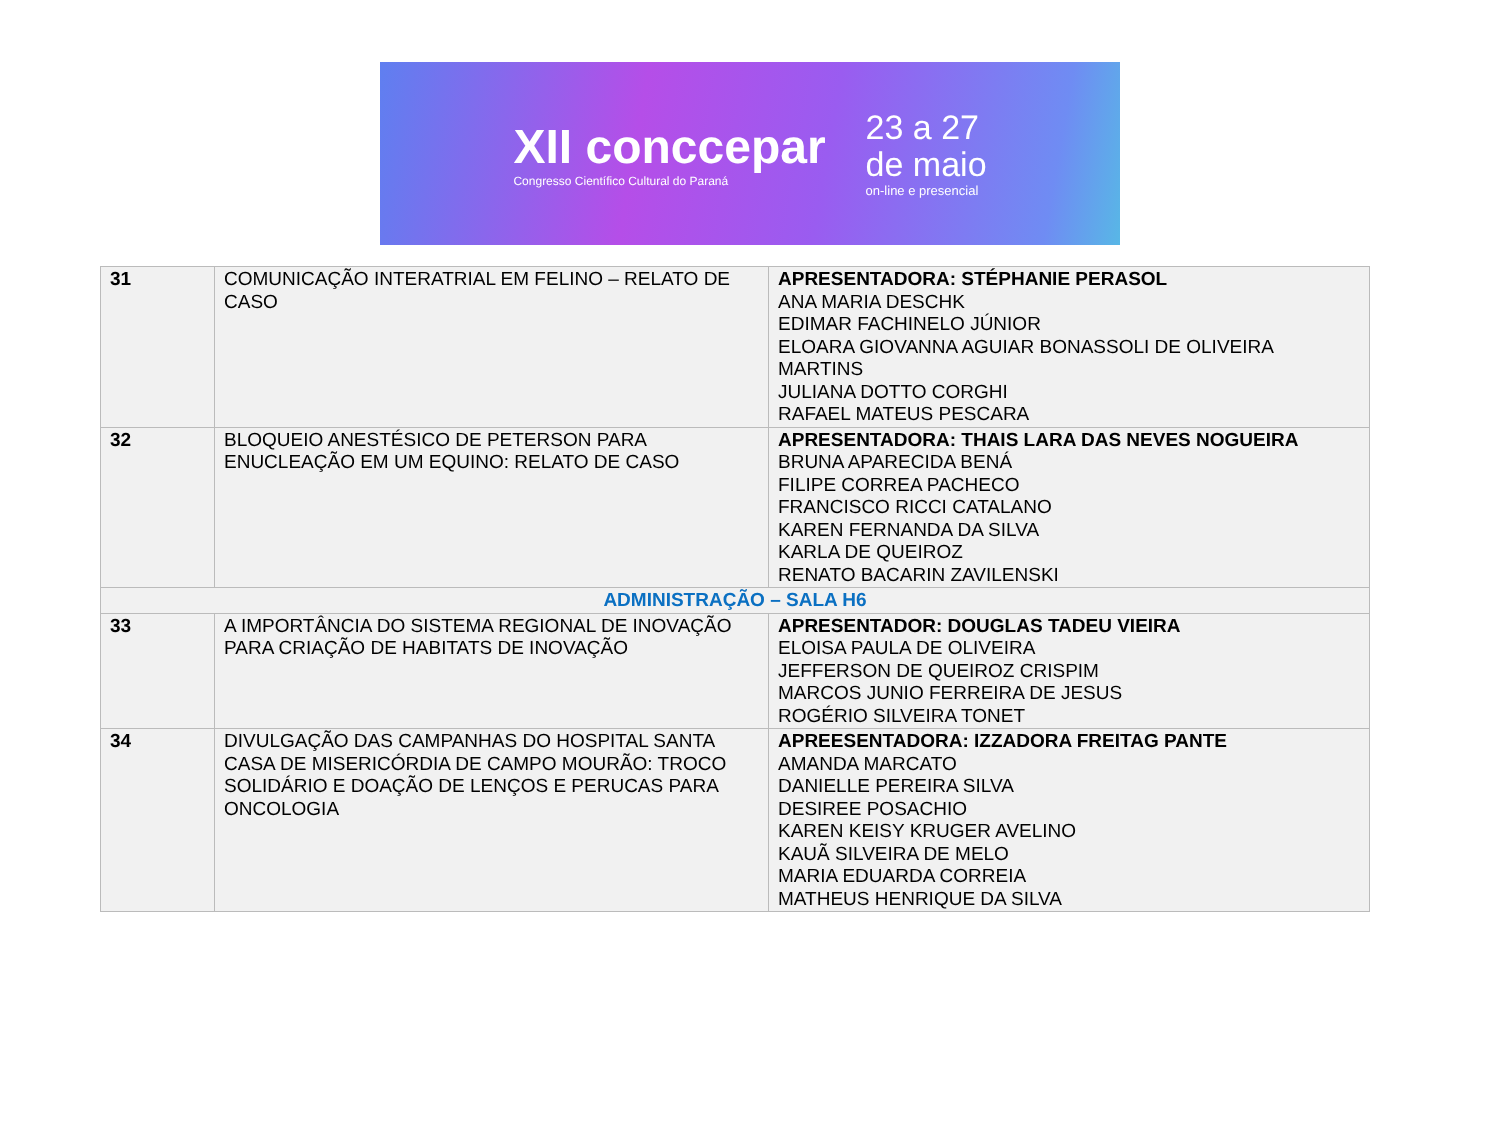XII conccepar
Congresso Científico Cultural do Paraná
23 a 27
de maio
on-line e presencial
| 31 | COMUNICAÇÃO INTERATRIAL EM FELINO – RELATO DE CASO | APRESENTADORA: STÉPHANIE PERASOL ANA MARIA DESCHK EDIMAR FACHINELO JÚNIOR ELOARA GIOVANNA AGUIAR BONASSOLI DE OLIVEIRA MARTINS JULIANA DOTTO CORGHI RAFAEL MATEUS PESCARA |
| 32 | BLOQUEIO ANESTÉSICO DE PETERSON PARA ENUCLEAÇÃO EM UM EQUINO: RELATO DE CASO | APRESENTADORA: THAIS LARA DAS NEVES NOGUEIRA BRUNA APARECIDA BENÁ FILIPE CORREA PACHECO FRANCISCO RICCI CATALANO KAREN FERNANDA DA SILVA KARLA DE QUEIROZ RENATO BACARIN ZAVILENSKI |
| ADMINISTRAÇÃO – SALA H6 | | |
| 33 | A IMPORTÂNCIA DO SISTEMA REGIONAL DE INOVAÇÃO PARA CRIAÇÃO DE HABITATS DE INOVAÇÃO | APRESENTADOR: DOUGLAS TADEU VIEIRA ELOISA PAULA DE OLIVEIRA JEFFERSON DE QUEIROZ CRISPIM MARCOS JUNIO FERREIRA DE JESUS ROGÉRIO SILVEIRA TONET |
| 34 | DIVULGAÇÃO DAS CAMPANHAS DO HOSPITAL SANTA CASA DE MISERICÓRDIA DE CAMPO MOURÃO: TROCO SOLIDÁRIO E DOAÇÃO DE LENÇOS E PERUCAS PARA ONCOLOGIA | APREESENTADORA: IZZADORA FREITAG PANTE AMANDA MARCATO DANIELLE PEREIRA SILVA DESIREE POSACHIO KAREN KEISY KRUGER AVELINO KAUÃ SILVEIRA DE MELO MARIA EDUARDA CORREIA MATHEUS HENRIQUE DA SILVA |